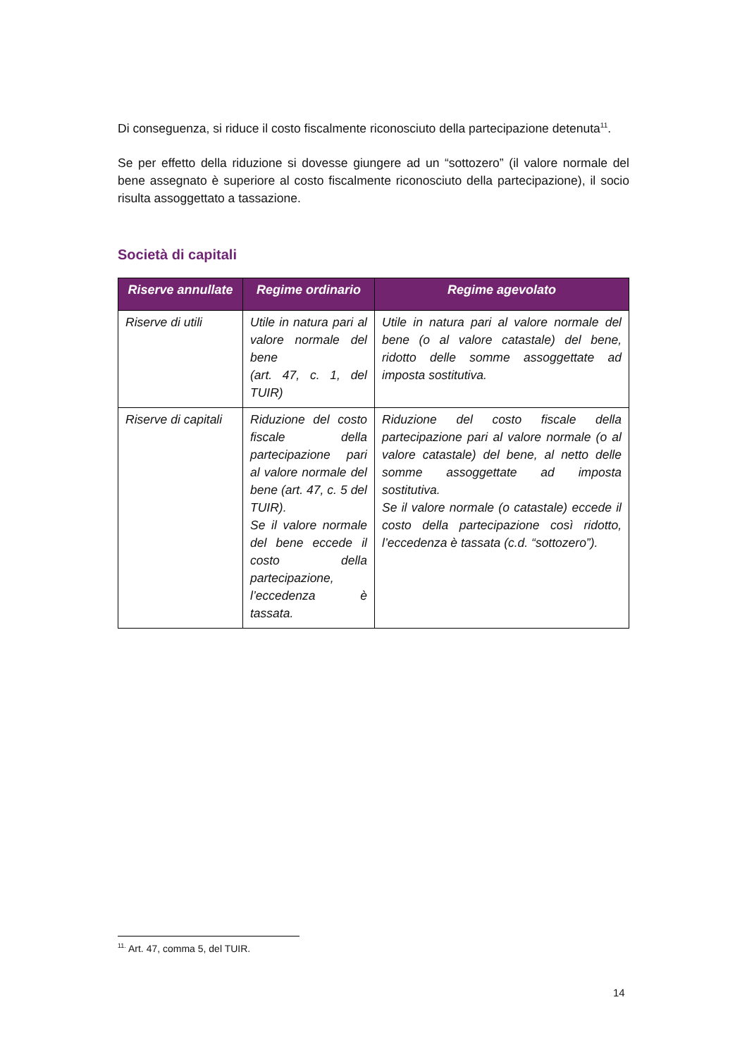Di conseguenza, si riduce il costo fiscalmente riconosciuto della partecipazione detenuta<sup>11</sup>.
Se per effetto della riduzione si dovesse giungere ad un “sottozero” (il valore normale del bene assegnato è superiore al costo fiscalmente riconosciuto della partecipazione), il socio risulta assoggettato a tassazione.
Società di capitali
| Riserve annullate | Regime ordinario | Regime agevolato |
| --- | --- | --- |
| Riserve di utili | Utile in natura pari al valore normale del bene (art. 47, c. 1, del TUIR) | Utile in natura pari al valore normale del bene (o al valore catastale) del bene, ridotto delle somme assoggettate ad imposta sostitutiva. |
| Riserve di capitali | Riduzione del costo fiscale della partecipazione pari al valore normale del bene (art. 47, c. 5 del TUIR). Se il valore normale del bene eccede il costo della partecipazione, l’eccedenza è tassata. | Riduzione del costo fiscale della partecipazione pari al valore normale (o al valore catastale) del bene, al netto delle somme assoggettate ad imposta sostitutiva. Se il valore normale (o catastale) eccede il costo della partecipazione così ridotto, l’eccedenza è tassata (c.d. “sottozero”). |
<sup>11.</sup> Art. 47, comma 5, del TUIR.
14